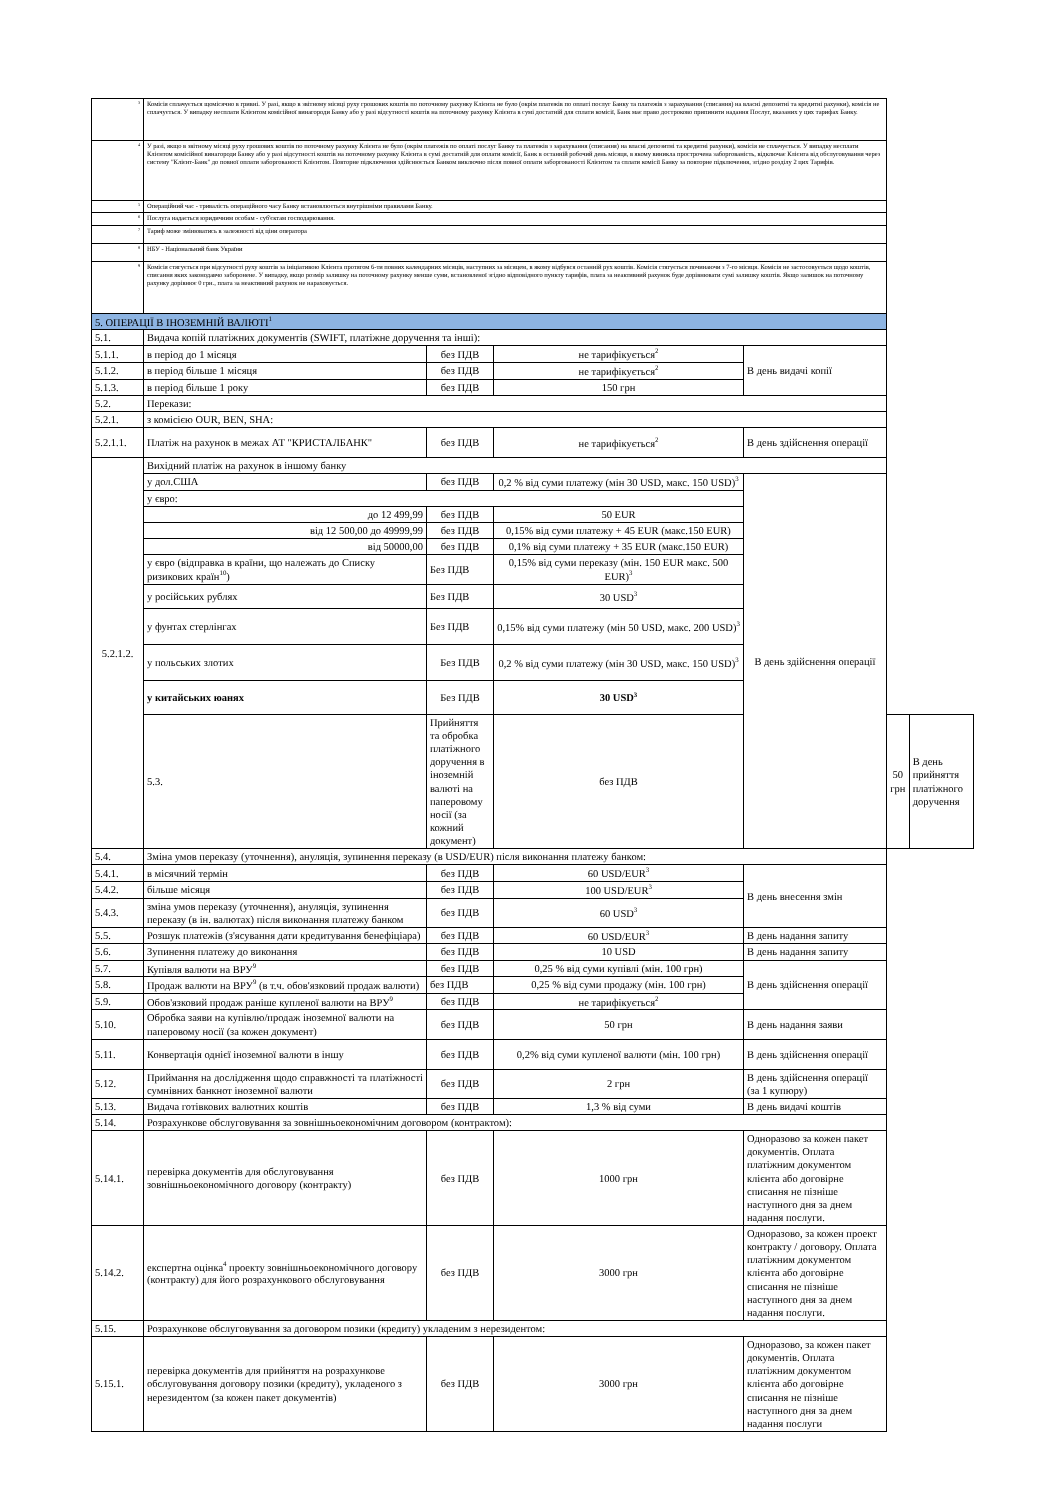| <sup>3</sup> | Комісія сплачується щомісячно в гривні. У разі, якщо в звітному місяці руху грошових коштів по поточному рахунку Клієнта не було (окрім платежів по оплаті послуг Банку та платежів з зарахування (списання) на власні депозитні та кредитні рахунки), комісія не сплачується. У випадку несплати Клієнтом комісійної винагороди Банку або у разі відсутності коштів на поточному рахунку Клієнта в сумі достатній для сплати комісії, Банк має право достроково припинити надання Послуг, вказаних у цих тарифах Банку. | | | | | |
| <sup>4</sup> | У разі, якщо в звітному місяці руху грошових коштів по поточному рахунку Клієнта не було (окрім платежів по оплаті послуг Банку та платежів з зарахування (списання) на власні депозитні та кредитні рахунки), комісія не сплачується. У випадку несплати Клієнтом комісійної винагороди Банку або у разі відсутності коштів на поточному рахунку Клієнта в сумі достатній для оплати комісії, Банк в останній робочий день місяця, в якому виникла прострочена заборгованість, відключає Клієнта від обслуговування через систему "Клієнт-Банк" до повної оплати заборгованості Клієнтом. Повторне підключення здійснюється Банком виключно після повної оплати заборгованості Клієнтом та сплати комісії Банку за повторне підключення, згідно розділу 2 цих Тарифів. | | | | | |
| <sup>5</sup> | Операційний час - тривалість операційного часу Банку встановлюється внутрішніми правилами Банку. | | | | | |
| <sup>6</sup> | Послуга надається юридичним особам - суб'єктам господарювання. | | | | | |
| <sup>7</sup> | Тариф може змінюватись в залежності від ціни оператора | | | | | |
| <sup>8</sup> | НБУ - Національний банк України | | | | | |
| <sup>9</sup> | Комісія стягується при відсутності руху коштів за ініціативою Клієнта протягом 6-ти повних календарних місяців, наступних за місяцем, в якому відбувся останній рух коштів. Комісія стягується починаючи з 7-го місяця. Комісія не застосовується щодо коштів, списання яких законодавчо заборонене. У випадку, якщо розмір залишку на поточному рахунку менше суми, встановленої згідно відповідного пункту тарифів, плата за неактивний рахунок буде дорівнювати сумі залишку коштів. Якщо залишок на поточному рахунку дорівнює 0 грн., плата за неактивний рахунок не нараховується. | | | | | |
| 5. ОПЕРАЦІЇ В ІНОЗЕМНІЙ ВАЛЮТІ<sup>1</sup> | | | | | | |
| 5.1. | Видача копій платіжних документів (SWIFT, платіжне доручення та інші): | | | | | |
| 5.1.1. | в період до 1 місяця | без ПДВ | не тарифікується<sup>2</sup> | В день видачі копії | | |
| 5.1.2. | в період більше 1 місяця | без ПДВ | не тарифікується<sup>2</sup> | | | |
| 5.1.3. | в період більше 1 року | без ПДВ | 150 грн | | | |
| 5.2. | Перекази: | | | | | |
| 5.2.1. | з комісією OUR, BEN, SHA: | | | | | |
| 5.2.1.1. | Платіж на рахунок в межах АТ "КРИСТАЛБАНК" | без ПДВ | не тарифікується<sup>2</sup> | В день здійснення операції | | |
| 5.2.1.2. | Вихідний платіж на рахунок в іншому банку | | | | | |
| | у дол.США | без ПДВ | 0,2 % від суми платежу (мін 30 USD, макс. 150 USD)<sup>3</sup> | В день здійснення операції | | |
| | у євро: | | | | | |
| | до 12 499,99 | без ПДВ | 50 EUR | | | |
| | від 12 500,00 до 49999,99 | без ПДВ | 0,15% від суми платежу + 45 EUR (макс.150 EUR) | | | |
| | від 50000,00 | без ПДВ | 0,1% від суми платежу + 35 EUR (макс.150 EUR) | | | |
| | у євро (відправка в країни, що належать до Списку ризикових країн<sup>10</sup>) | Без ПДВ | 0,15% від суми переказу (мін. 150 EUR макс. 500 EUR)<sup>3</sup> | | | |
| | у російських рублях | Без ПДВ | 30 USD<sup>3</sup> | | | |
| | у фунтах стерлінгах | Без ПДВ | 0,15% від суми платежу (мін 50 USD, макс. 200 USD)<sup>3</sup> | | | |
| | у польських злотих | Без ПДВ | 0,2 % від суми платежу (мін 30 USD, макс. 150 USD)<sup>3</sup> | | | |
| | у китайських юанях | Без ПДВ | 30 USD<sup>3</sup> | | | |
| | 5.3. | Прийняття та обробка платіжного доручення в іноземній валюті на паперовому носії (за кожний документ) | без ПДВ | | 50 грн | В день прийняття платіжного доручення |
| 5.4. | Зміна умов переказу (уточнення), ануляція, зупинення переказу (в USD/EUR) після виконання платежу банком: | | | | | |
| 5.4.1. | в місячний термін | без ПДВ | 60 USD/EUR<sup>3</sup> | В день внесення змін | | |
| 5.4.2. | більше місяця | без ПДВ | 100 USD/EUR<sup>3</sup> | | | |
| 5.4.3. | зміна умов переказу (уточнення), ануляція, зупинення переказу (в ін. валютах) після виконання платежу банком | без ПДВ | 60 USD<sup>3</sup> | | | |
| 5.5. | Розшук платежів (з'ясування дати кредитування бенефіціара) | без ПДВ | 60 USD/EUR<sup>3</sup> | В день надання запиту | | |
| 5.6. | Зупинення платежу до виконання | без ПДВ | 10 USD | В день надання запиту | | |
| 5.7. | Купівля валюти на ВРУ<sup>9</sup> | без ПДВ | 0,25 % від суми купівлі (мін. 100 грн) | В день здійснення операції | | |
| 5.8. | Продаж валюти на ВРУ<sup>9</sup> (в т.ч. обов'язковий продаж валюти) | без ПДВ | 0,25 % від суми продажу (мін. 100 грн) | | | |
| 5.9. | Обов'язковий продаж раніше купленої валюти на ВРУ<sup>9</sup> | без ПДВ | не тарифікується<sup>2</sup> | | | |
| 5.10. | Обробка заяви на купівлю/продаж іноземної валюти на паперовому носії (за кожен документ) | без ПДВ | 50 грн | В день надання заяви | | |
| 5.11. | Конвертація однієї іноземної валюти в іншу | без ПДВ | 0,2% від суми купленої валюти (мін. 100 грн) | В день здійснення операції | | |
| 5.12. | Приймання на дослідження щодо справжності та платіжності сумнівних банкнот іноземної валюти | без ПДВ | 2 грн | В день здійснення операції (за 1 купюру) | | |
| 5.13. | Видача готівкових валютних коштів | без ПДВ | 1,3 % від суми | В день видачі коштів | | |
| 5.14. | Розрахункове обслуговування за зовнішньоекономічним договором (контрактом): | | | | | |
| 5.14.1. | перевірка документів для обслуговування зовнішньоекономічного договору (контракту) | без ПДВ | 1000 грн | Одноразово за кожен пакет документів. Оплата платіжним документом клієнта або договірне списання не пізніше наступного дня за днем надання послуги. | | |
| 5.14.2. | експертна оцінка<sup>4</sup> проекту зовнішньоекономічного договору (контракту) для його розрахункового обслуговування | без ПДВ | 3000 грн | Одноразово, за кожен проект контракту / договору. Оплата платіжним документом клієнта або договірне списання не пізніше наступного дня за днем надання послуги. | | |
| 5.15. | Розрахункове обслуговування за договором позики (кредиту) укладеним з нерезидентом: | | | | | |
| 5.15.1. | перевірка документів для прийняття на розрахункове обслуговування договору позики (кредиту), укладеного з нерезидентом (за кожен пакет документів) | без ПДВ | 3000 грн | Одноразово, за кожен пакет документів. Оплата платіжним документом клієнта або договірне списання не пізніше наступного дня за днем надання послуги | | |